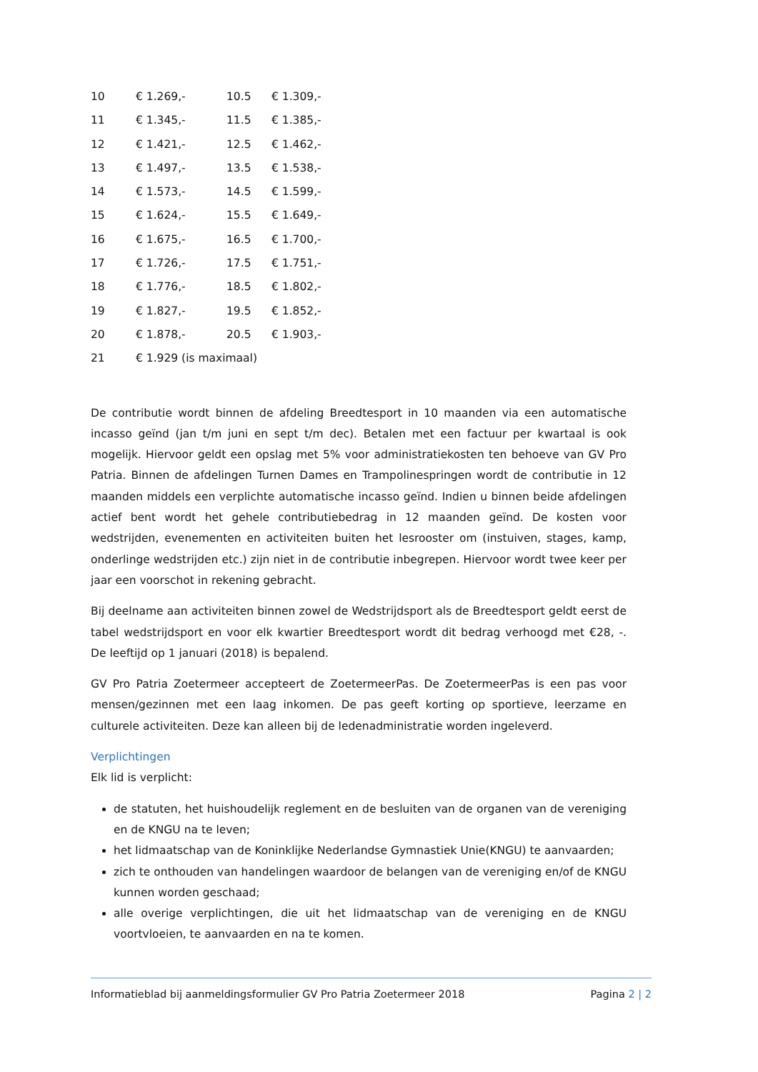| 10 | € 1.269,- | 10.5 | € 1.309,- |
| 11 | € 1.345,- | 11.5 | € 1.385,- |
| 12 | € 1.421,- | 12.5 | € 1.462,- |
| 13 | € 1.497,- | 13.5 | € 1.538,- |
| 14 | € 1.573,- | 14.5 | € 1.599,- |
| 15 | € 1.624,- | 15.5 | € 1.649,- |
| 16 | € 1.675,- | 16.5 | € 1.700,- |
| 17 | € 1.726,- | 17.5 | € 1.751,- |
| 18 | € 1.776,- | 18.5 | € 1.802,- |
| 19 | € 1.827,- | 19.5 | € 1.852,- |
| 20 | € 1.878,- | 20.5 | € 1.903,- |
| 21 | € 1.929 (is maximaal) | | |
De contributie wordt binnen de afdeling Breedtesport in 10 maanden via een automatische incasso geïnd (jan t/m juni en sept t/m dec). Betalen met een factuur per kwartaal is ook mogelijk. Hiervoor geldt een opslag met 5% voor administratiekosten ten behoeve van GV Pro Patria. Binnen de afdelingen Turnen Dames en Trampolinespringen wordt de contributie in 12 maanden middels een verplichte automatische incasso geïnd. Indien u binnen beide afdelingen actief bent wordt het gehele contributiebedrag in 12 maanden geïnd. De kosten voor wedstrijden, evenementen en activiteiten buiten het lesrooster om (instuiven, stages, kamp, onderlinge wedstrijden etc.) zijn niet in de contributie inbegrepen. Hiervoor wordt twee keer per jaar een voorschot in rekening gebracht.
Bij deelname aan activiteiten binnen zowel de Wedstrijdsport als de Breedtesport geldt eerst de tabel wedstrijdsport en voor elk kwartier Breedtesport wordt dit bedrag verhoogd met €28, -. De leeftijd op 1 januari (2018) is bepalend.
GV Pro Patria Zoetermeer accepteert de ZoetermeerPas. De ZoetermeerPas is een pas voor mensen/gezinnen met een laag inkomen. De pas geeft korting op sportieve, leerzame en culturele activiteiten. Deze kan alleen bij de ledenadministratie worden ingeleverd.
Verplichtingen
Elk lid is verplicht:
de statuten, het huishoudelijk reglement en de besluiten van de organen van de vereniging en de KNGU na te leven;
het lidmaatschap van de Koninklijke Nederlandse Gymnastiek Unie(KNGU) te aanvaarden;
zich te onthouden van handelingen waardoor de belangen van de vereniging en/of de KNGU kunnen worden geschaad;
alle overige verplichtingen, die uit het lidmaatschap van de vereniging en de KNGU voortvloeien, te aanvaarden en na te komen.
Informatieblad bij aanmeldingsformulier GV Pro Patria Zoetermeer 2018 Pagina 2 | 2